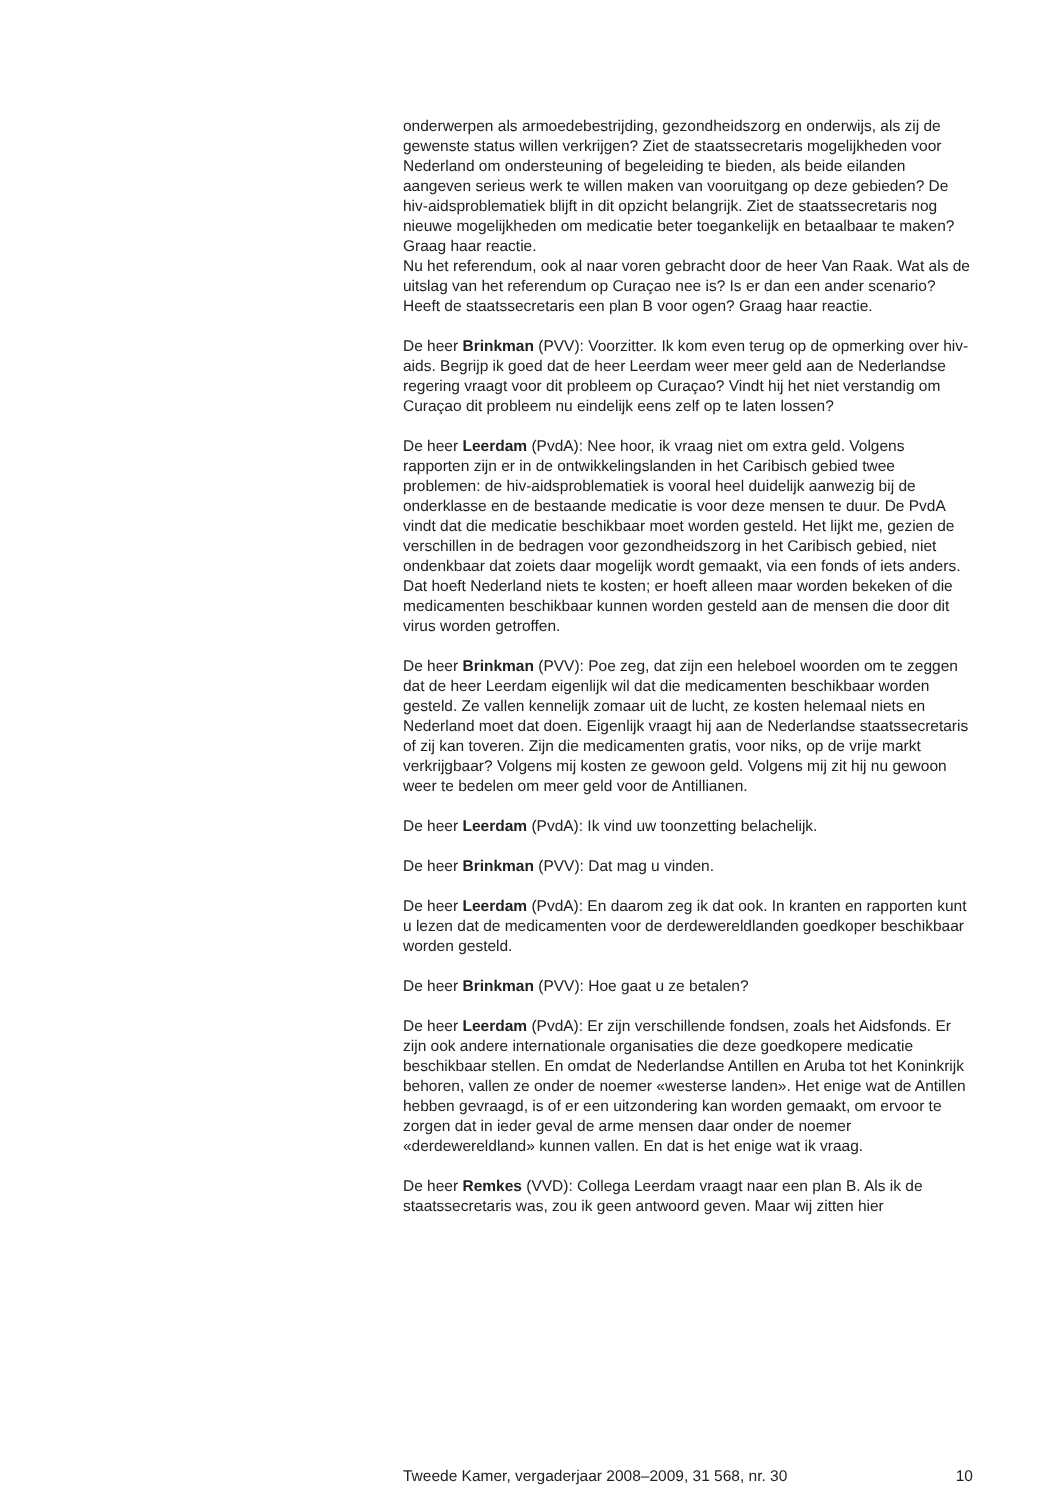onderwerpen als armoedebestrijding, gezondheidszorg en onderwijs, als zij de gewenste status willen verkrijgen? Ziet de staatssecretaris mogelijkheden voor Nederland om ondersteuning of begeleiding te bieden, als beide eilanden aangeven serieus werk te willen maken van vooruitgang op deze gebieden? De hiv-aidsproblematiek blijft in dit opzicht belangrijk. Ziet de staatssecretaris nog nieuwe mogelijkheden om medicatie beter toegankelijk en betaalbaar te maken? Graag haar reactie.
Nu het referendum, ook al naar voren gebracht door de heer Van Raak. Wat als de uitslag van het referendum op Curaçao nee is? Is er dan een ander scenario? Heeft de staatssecretaris een plan B voor ogen? Graag haar reactie.
De heer Brinkman (PVV): Voorzitter. Ik kom even terug op de opmerking over hiv-aids. Begrijp ik goed dat de heer Leerdam weer meer geld aan de Nederlandse regering vraagt voor dit probleem op Curaçao? Vindt hij het niet verstandig om Curaçao dit probleem nu eindelijk eens zelf op te laten lossen?
De heer Leerdam (PvdA): Nee hoor, ik vraag niet om extra geld. Volgens rapporten zijn er in de ontwikkelingslanden in het Caribisch gebied twee problemen: de hiv-aidsproblematiek is vooral heel duidelijk aanwezig bij de onderklasse en de bestaande medicatie is voor deze mensen te duur. De PvdA vindt dat die medicatie beschikbaar moet worden gesteld. Het lijkt me, gezien de verschillen in de bedragen voor gezondheidszorg in het Caribisch gebied, niet ondenkbaar dat zoiets daar mogelijk wordt gemaakt, via een fonds of iets anders. Dat hoeft Nederland niets te kosten; er hoeft alleen maar worden bekeken of die medicamenten beschikbaar kunnen worden gesteld aan de mensen die door dit virus worden getroffen.
De heer Brinkman (PVV): Poe zeg, dat zijn een heleboel woorden om te zeggen dat de heer Leerdam eigenlijk wil dat die medicamenten beschikbaar worden gesteld. Ze vallen kennelijk zomaar uit de lucht, ze kosten helemaal niets en Nederland moet dat doen. Eigenlijk vraagt hij aan de Nederlandse staatssecretaris of zij kan toveren. Zijn die medicamenten gratis, voor niks, op de vrije markt verkrijgbaar? Volgens mij kosten ze gewoon geld. Volgens mij zit hij nu gewoon weer te bedelen om meer geld voor de Antillianen.
De heer Leerdam (PvdA): Ik vind uw toonzetting belachelijk.
De heer Brinkman (PVV): Dat mag u vinden.
De heer Leerdam (PvdA): En daarom zeg ik dat ook. In kranten en rapporten kunt u lezen dat de medicamenten voor de derdewereldlanden goedkoper beschikbaar worden gesteld.
De heer Brinkman (PVV): Hoe gaat u ze betalen?
De heer Leerdam (PvdA): Er zijn verschillende fondsen, zoals het Aidsfonds. Er zijn ook andere internationale organisaties die deze goedkopere medicatie beschikbaar stellen. En omdat de Nederlandse Antillen en Aruba tot het Koninkrijk behoren, vallen ze onder de noemer «westerse landen». Het enige wat de Antillen hebben gevraagd, is of er een uitzondering kan worden gemaakt, om ervoor te zorgen dat in ieder geval de arme mensen daar onder de noemer «derdewereldland» kunnen vallen. En dat is het enige wat ik vraag.
De heer Remkes (VVD): Collega Leerdam vraagt naar een plan B. Als ik de staatssecretaris was, zou ik geen antwoord geven. Maar wij zitten hier
Tweede Kamer, vergaderjaar 2008–2009, 31 568, nr. 30 10